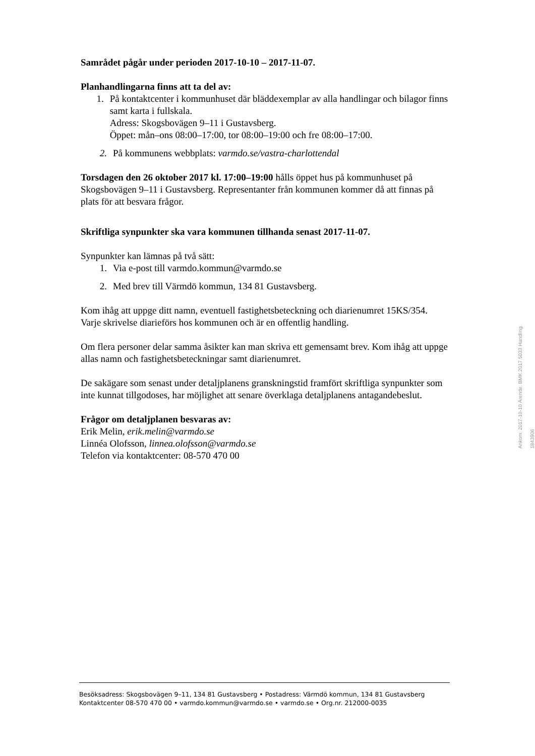Samrådet pågår under perioden 2017-10-10 – 2017-11-07.
Planhandlingarna finns att ta del av:
1. På kontaktcenter i kommunhuset där bläddexemplar av alla handlingar och bilagor finns samt karta i fullskala.
Adress: Skogsbovägen 9–11 i Gustavsberg.
Öppet: mån–ons 08:00–17:00, tor 08:00–19:00 och fre 08:00–17:00.
2. På kommunens webbplats: varmdo.se/vastra-charlottendal
Torsdagen den 26 oktober 2017 kl. 17:00–19:00 hålls öppet hus på kommunhuset på Skogsbovägen 9–11 i Gustavsberg. Representanter från kommunen kommer då att finnas på plats för att besvara frågor.
Skriftliga synpunkter ska vara kommunen tillhanda senast 2017-11-07.
Synpunkter kan lämnas på två sätt:
1. Via e-post till varmdo.kommun@varmdo.se
2. Med brev till Värmdö kommun, 134 81 Gustavsberg.
Kom ihåg att uppge ditt namn, eventuell fastighetsbeteckning och diarienumret 15KS/354. Varje skrivelse diarieförs hos kommunen och är en offentlig handling.
Om flera personer delar samma åsikter kan man skriva ett gemensamt brev. Kom ihåg att uppge allas namn och fastighetsbeteckningar samt diarienumret.
De sakägare som senast under detaljplanens granskningstid framfört skriftliga synpunkter som inte kunnat tillgodoses, har möjlighet att senare överklaga detaljplanens antagandebeslut.
Frågor om detaljplanen besvaras av:
Erik Melin, erik.melin@varmdo.se
Linnéa Olofsson, linnea.olofsson@varmdo.se
Telefon via kontaktcenter: 08-570 470 00
Ankom: 2017-10-10 Ärende: BMK.2017.5033 Handling: 1843906
Besöksadress: Skogsbovägen 9–11, 134 81 Gustavsberg • Postadress: Värmdö kommun, 134 81 Gustavsberg
Kontaktcenter 08-570 470 00 • varmdo.kommun@varmdo.se • varmdo.se • Org.nr. 212000-0035